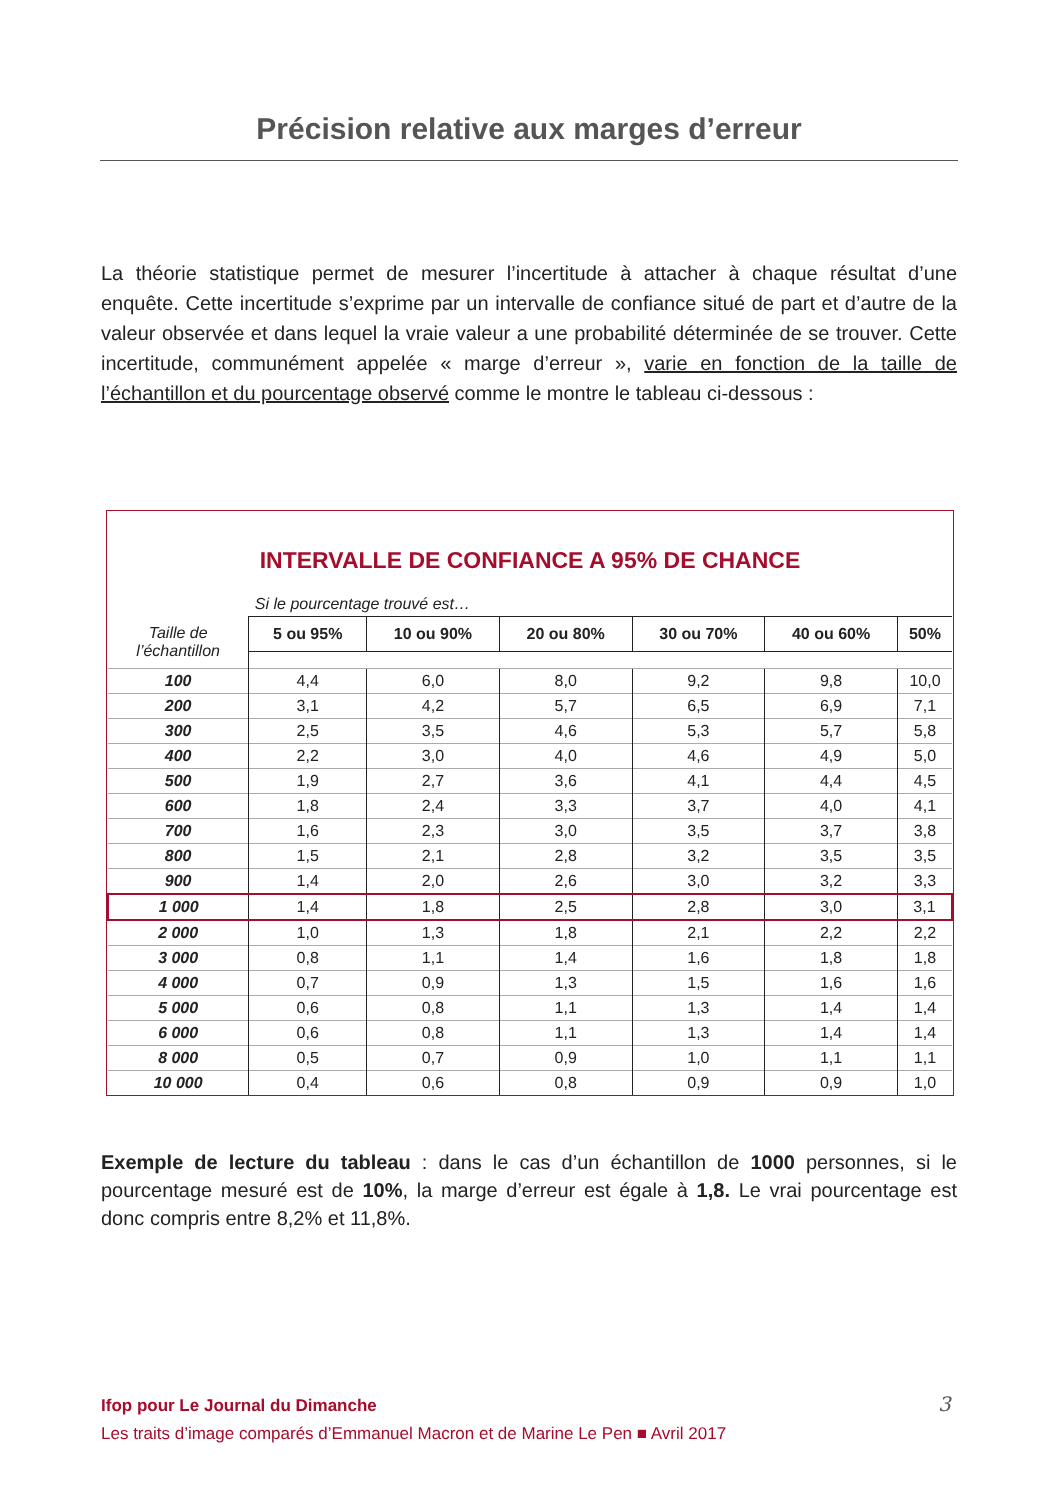Précision relative aux marges d’erreur
La théorie statistique permet de mesurer l’incertitude à attacher à chaque résultat d’une enquête. Cette incertitude s’exprime par un intervalle de confiance situé de part et d’autre de la valeur observée et dans lequel la vraie valeur a une probabilité déterminée de se trouver. Cette incertitude, communément appelée « marge d’erreur », varie en fonction de la taille de l’échantillon et du pourcentage observé comme le montre le tableau ci-dessous :
INTERVALLE DE CONFIANCE A 95% DE CHANCE
| | Si le pourcentage trouvé est… | | | | | |
| Taille de l’échantillon | 5 ou 95% | 10 ou 90% | 20 ou 80% | 30 ou 70% | 40 ou 60% | 50% |
| 100 | 4,4 | 6,0 | 8,0 | 9,2 | 9,8 | 10,0 |
| 200 | 3,1 | 4,2 | 5,7 | 6,5 | 6,9 | 7,1 |
| 300 | 2,5 | 3,5 | 4,6 | 5,3 | 5,7 | 5,8 |
| 400 | 2,2 | 3,0 | 4,0 | 4,6 | 4,9 | 5,0 |
| 500 | 1,9 | 2,7 | 3,6 | 4,1 | 4,4 | 4,5 |
| 600 | 1,8 | 2,4 | 3,3 | 3,7 | 4,0 | 4,1 |
| 700 | 1,6 | 2,3 | 3,0 | 3,5 | 3,7 | 3,8 |
| 800 | 1,5 | 2,1 | 2,8 | 3,2 | 3,5 | 3,5 |
| 900 | 1,4 | 2,0 | 2,6 | 3,0 | 3,2 | 3,3 |
| 1 000 | 1,4 | 1,8 | 2,5 | 2,8 | 3,0 | 3,1 |
| 2 000 | 1,0 | 1,3 | 1,8 | 2,1 | 2,2 | 2,2 |
| 3 000 | 0,8 | 1,1 | 1,4 | 1,6 | 1,8 | 1,8 |
| 4 000 | 0,7 | 0,9 | 1,3 | 1,5 | 1,6 | 1,6 |
| 5 000 | 0,6 | 0,8 | 1,1 | 1,3 | 1,4 | 1,4 |
| 6 000 | 0,6 | 0,8 | 1,1 | 1,3 | 1,4 | 1,4 |
| 8 000 | 0,5 | 0,7 | 0,9 | 1,0 | 1,1 | 1,1 |
| 10 000 | 0,4 | 0,6 | 0,8 | 0,9 | 0,9 | 1,0 |
Exemple de lecture du tableau : dans le cas d’un échantillon de 1000 personnes, si le pourcentage mesuré est de 10%, la marge d’erreur est égale à 1,8. Le vrai pourcentage est donc compris entre 8,2% et 11,8%.
Ifop pour Le Journal du Dimanche
Les traits d’image comparés d’Emmanuel Macron et de Marine Le Pen ■ Avril 2017
3